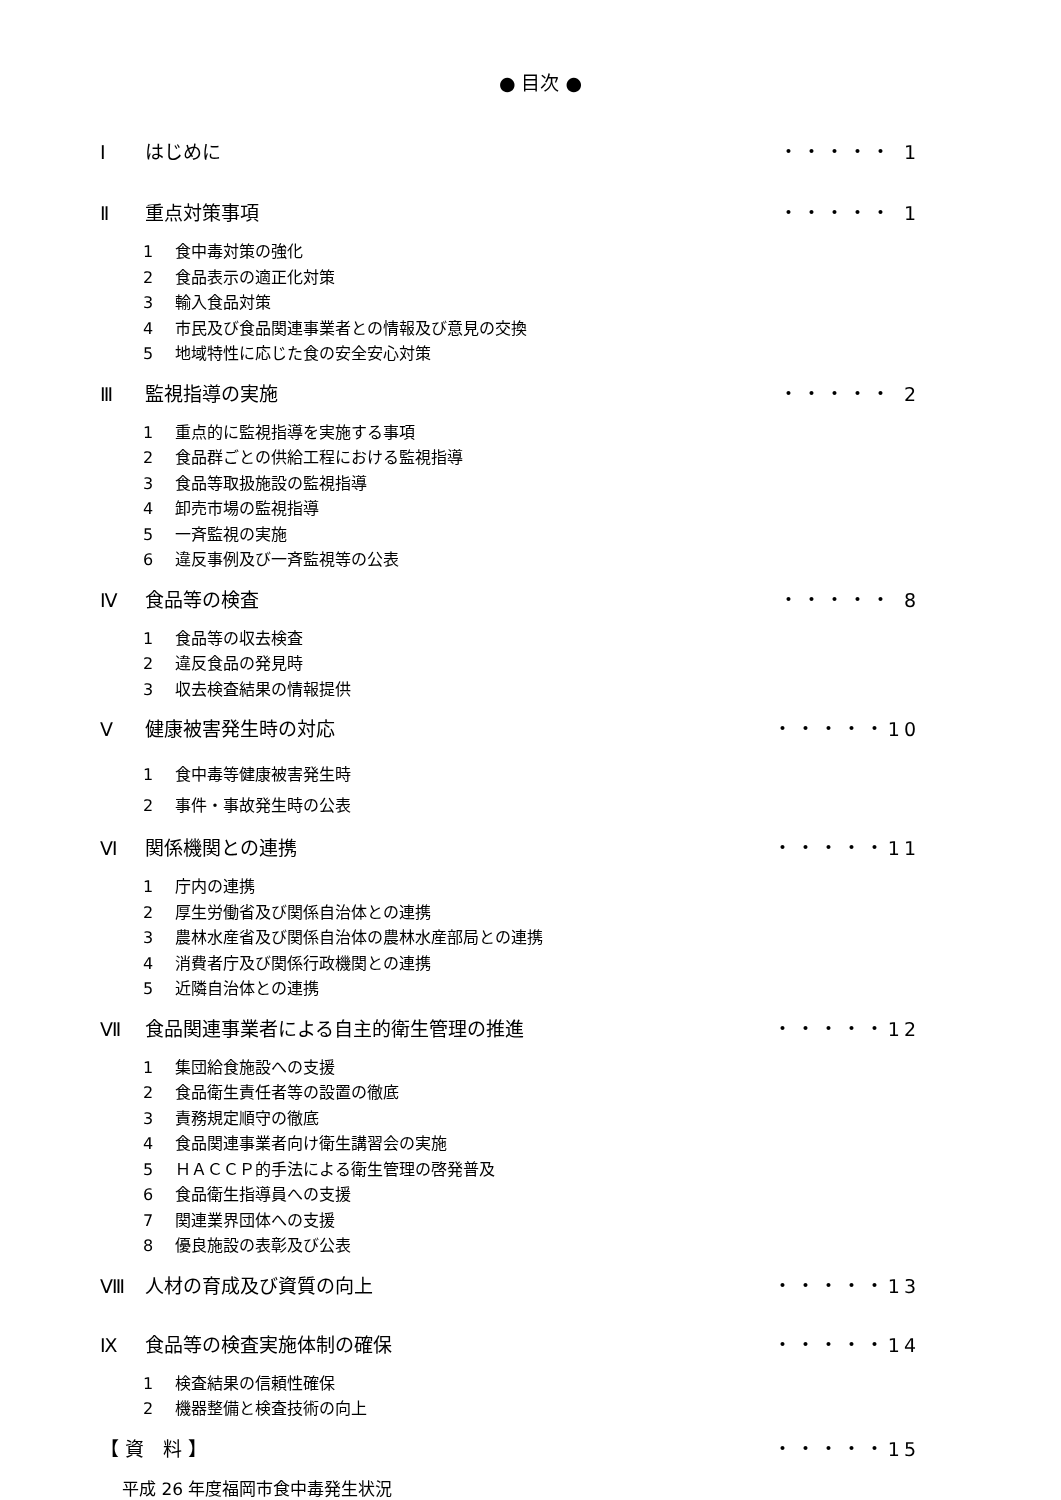● 目次 ●
Ⅰ はじめに ・・・・・ 1
Ⅱ 重点対策事項 ・・・・・ 1
1 食中毒対策の強化
2 食品表示の適正化対策
3 輸入食品対策
4 市民及び食品関連事業者との情報及び意見の交換
5 地域特性に応じた食の安全安心対策
Ⅲ 監視指導の実施 ・・・・・ 2
1 重点的に監視指導を実施する事項
2 食品群ごとの供給工程における監視指導
3 食品等取扱施設の監視指導
4 卸売市場の監視指導
5 一斉監視の実施
6 違反事例及び一斉監視等の公表
Ⅳ 食品等の検査 ・・・・・ 8
1 食品等の収去検査
2 違反食品の発見時
3 収去検査結果の情報提供
Ⅴ 健康被害発生時の対応 ・・・・・10
1 食中毒等健康被害発生時
2 事件・事故発生時の公表
Ⅵ 関係機関との連携 ・・・・・11
1 庁内の連携
2 厚生労働省及び関係自治体との連携
3 農林水産省及び関係自治体の農林水産部局との連携
4 消費者庁及び関係行政機関との連携
5 近隣自治体との連携
Ⅶ 食品関連事業者による自主的衛生管理の推進
・・・・・12
1 集団給食施設への支援
2 食品衛生責任者等の設置の徹底
3 責務規定順守の徹底
4 食品関連事業者向け衛生講習会の実施
5 ＨＡＣＣＰ的手法による衛生管理の啓発普及
6 食品衛生指導員への支援
7 関連業界団体への支援
8 優良施設の表彰及び公表
Ⅷ 人材の育成及び資質の向上 ・・・・・13
Ⅸ 食品等の検査実施体制の確保 ・・・・・14
1 検査結果の信頼性確保
2 機器整備と検査技術の向上
【 資　料 】 ・・・・・15
平成 26 年度福岡市食中毒発生状況